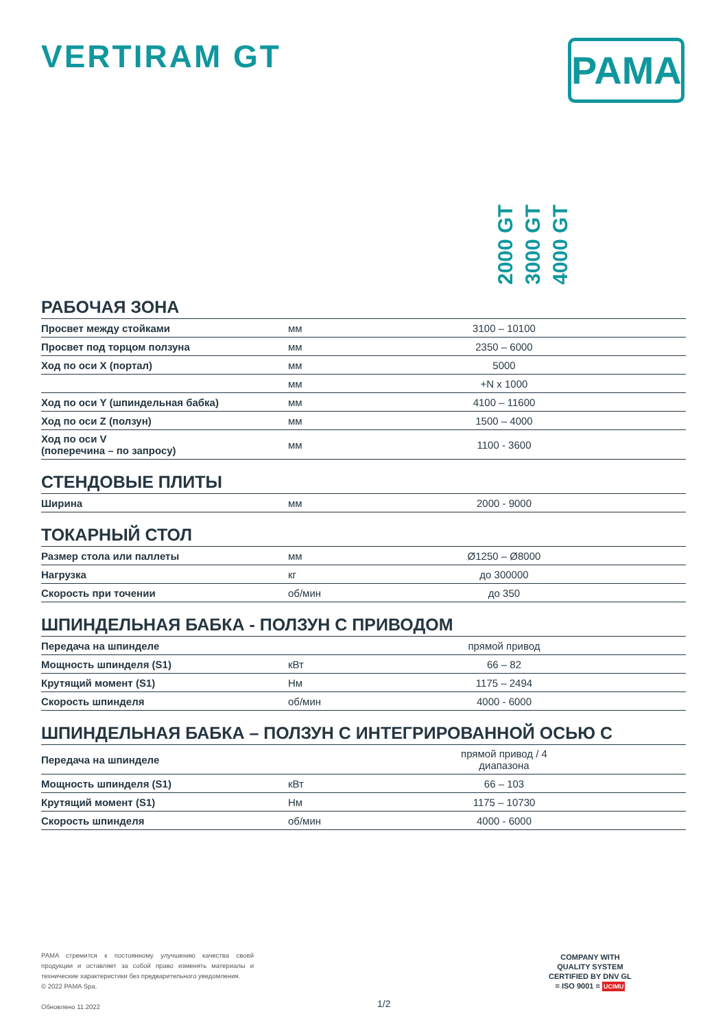VERTIRAM GT
PAMA
2000 GT
3000 GT
4000 GT
РАБОЧАЯ ЗОНА
| Просвет между стойками | мм | 3100 – 10100 |
| Просвет под торцом ползуна | мм | 2350 – 6000 |
| Ход по оси X (портал) | мм | 5000 |
| | мм | +N x 1000 |
| Ход по оси Y (шпиндельная бабка) | мм | 4100 – 11600 |
| Ход по оси Z (ползун) | мм | 1500 – 4000 |
| Ход по оси V (поперечина – по запросу) | мм | 1100 - 3600 |
СТЕНДОВЫЕ ПЛИТЫ
| Ширина | мм | 2000 - 9000 |
ТОКАРНЫЙ СТОЛ
| Размер стола или паллеты | мм | Ø1250 – Ø8000 |
| Нагрузка | кг | до 300000 |
| Скорость при точении | об/мин | до 350 |
ШПИНДЕЛЬНАЯ БАБКА - ПОЛЗУН С ПРИВОДОМ
| Передача на шпинделе | | прямой привод |
| Мощность шпинделя (S1) | кВт | 66 – 82 |
| Крутящий момент (S1) | Нм | 1175 – 2494 |
| Скорость шпинделя | об/мин | 4000 - 6000 |
ШПИНДЕЛЬНАЯ БАБКА – ПОЛЗУН С ИНТЕГРИРОВАННОЙ ОСЬЮ C
| Передача на шпинделе | | прямой привод / 4 диапазона |
| Мощность шпинделя (S1) | кВт | 66 – 103 |
| Крутящий момент (S1) | Нм | 1175 – 10730 |
| Скорость шпинделя | об/мин | 4000 - 6000 |
PAMA стремится к постоянному улучшению качества своей продукции и оставляет за собой право изменять материалы и технические характеристики без предварительного уведомления.
© 2022 PAMA Spa.
Обновлено 11.2022
1/2
COMPANY WITH
QUALITY SYSTEM
CERTIFIED BY DNV GL
= ISO 9001 = UCIMU